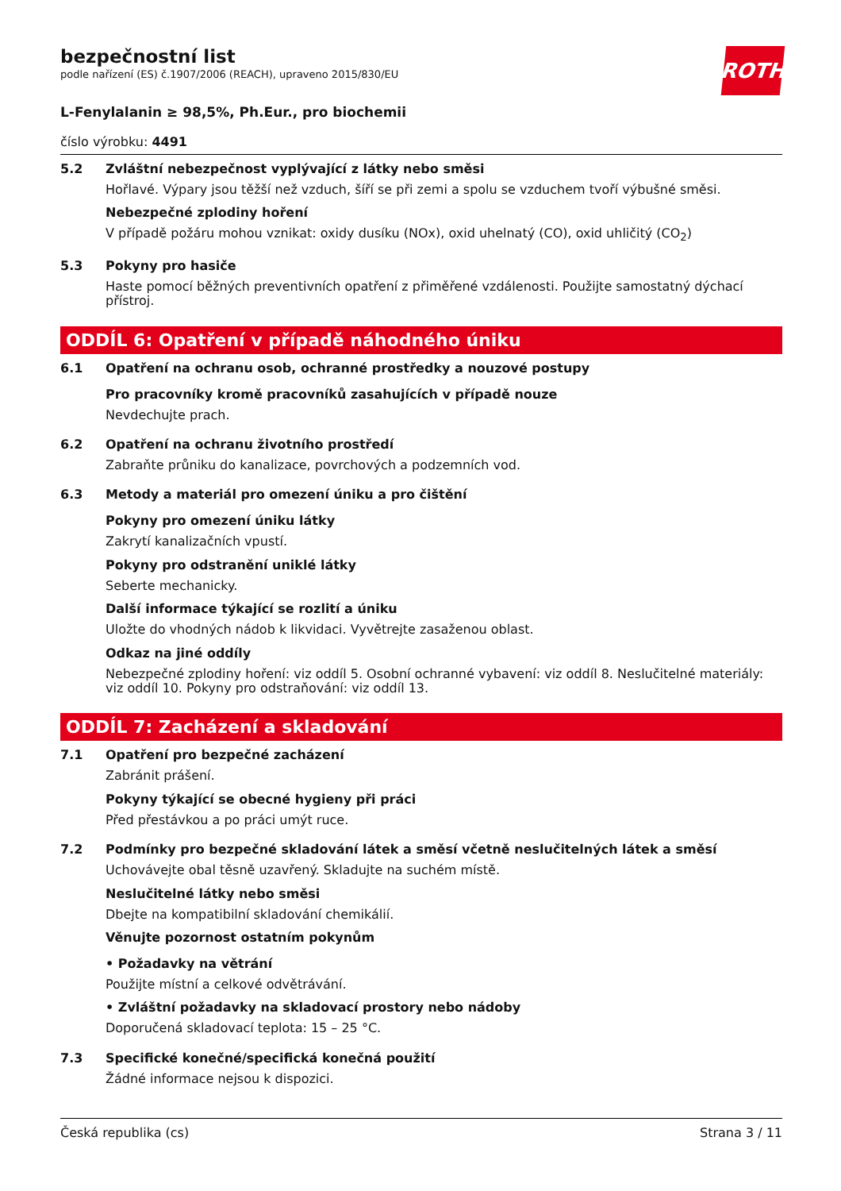ROTH
bezpečnostní list
podle nařízení (ES) č.1907/2006 (REACH), upraveno 2015/830/EU
L-Fenylalanin ≥ 98,5%, Ph.Eur., pro biochemii
číslo výrobku: 4491
5.2 Zvláštní nebezpečnost vyplývající z látky nebo směsi
Hořlavé. Výpary jsou těžší než vzduch, šíří se při zemi a spolu se vzduchem tvoří výbušné směsi.
Nebezpečné zplodiny hoření
V případě požáru mohou vznikat: oxidy dusíku (NOx), oxid uhelnatý (CO), oxid uhličitý (CO<sub>2</sub>)
5.3 Pokyny pro hasiče
Haste pomocí běžných preventivních opatření z přiměřené vzdálenosti. Použijte samostatný dýchací přístroj.
ODDÍL 6: Opatření v případě náhodného úniku
6.1 Opatření na ochranu osob, ochranné prostředky a nouzové postupy
Pro pracovníky kromě pracovníků zasahujících v případě nouze
Nevdechujte prach.
6.2 Opatření na ochranu životního prostředí
Zabraňte průniku do kanalizace, povrchových a podzemních vod.
6.3 Metody a materiál pro omezení úniku a pro čištění
Pokyny pro omezení úniku látky
Zakrytí kanalizačních vpustí.
Pokyny pro odstranění uniklé látky
Seberte mechanicky.
Další informace týkající se rozlití a úniku
Uložte do vhodných nádob k likvidaci. Vyvětrejte zasaženou oblast.
Odkaz na jiné oddíly
Nebezpečné zplodiny hoření: viz oddíl 5. Osobní ochranné vybavení: viz oddíl 8. Neslučitelné materiály: viz oddíl 10. Pokyny pro odstraňování: viz oddíl 13.
ODDÍL 7: Zacházení a skladování
7.1 Opatření pro bezpečné zacházení
Zabránit prášení.
Pokyny týkající se obecné hygieny při práci
Před přestávkou a po práci umýt ruce.
7.2 Podmínky pro bezpečné skladování látek a směsí včetně neslučitelných látek a směsí
Uchovávejte obal těsně uzavřený. Skladujte na suchém místě.
Neslučitelné látky nebo směsi
Dbejte na kompatibilní skladování chemikálií.
Věnujte pozornost ostatním pokynům
• Požadavky na větrání
Použijte místní a celkové odvětrávání.
• Zvláštní požadavky na skladovací prostory nebo nádoby
Doporučená skladovací teplota: 15 – 25 °C.
7.3 Specifické konečné/specifická konečná použití
Žádné informace nejsou k dispozici.
Česká republika (cs) Strana 3 / 11